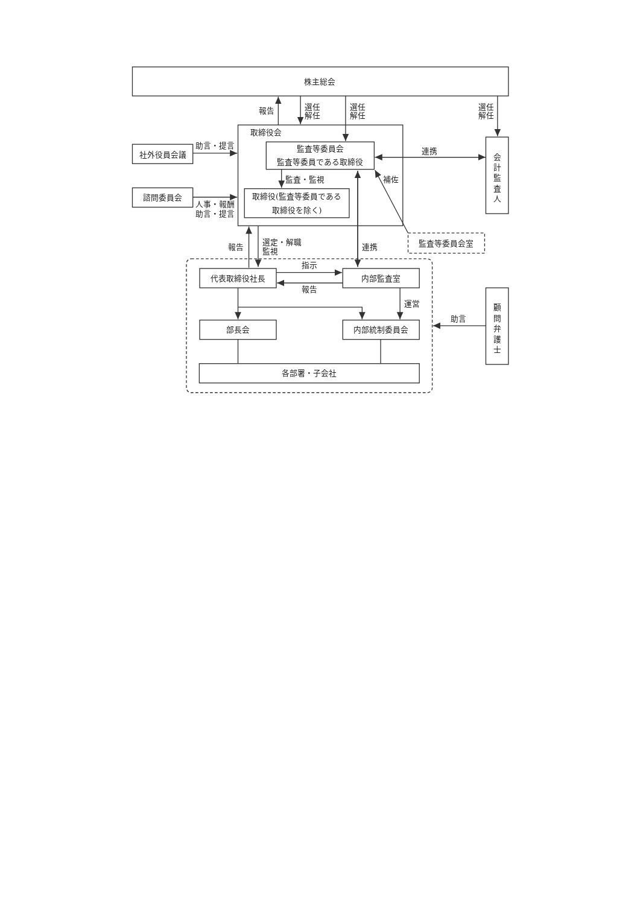株主総会
報告
選任
解任
選任
解任
選任
解任
取締役会
監査等委員会
監査等委員である取締役
社外役員会議
助言・提言
監査・監視
諮問委員会
人事・報酬
助言・提言
取締役(監査等委員である
取締役を除く)
連携
会
計
監
査
人
補佐
連携
監査等委員会室
報告
選定・解職
監視
代表取締役社長
内部監査室
指示
報告
運営
部長会
内部統制委員会
助言
顧
問
弁
護
士
各部署・子会社